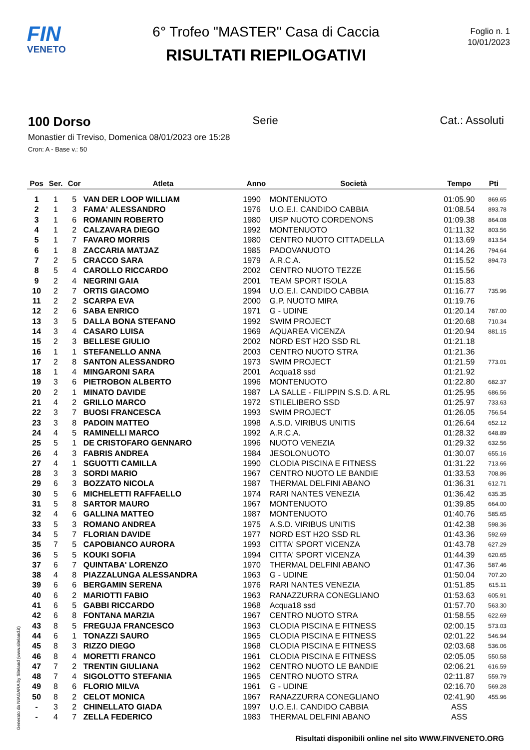FIN
VENETO
6° Trofeo "MASTER" Casa di Caccia
RISULTATI RIEPILOGATIVI
Foglio n. 1
10/01/2023
100 Dorso Serie Cat.: Assoluti
Monastier di Treviso, Domenica 08/01/2023 ore 15:28
Cron: A - Base v.: 50
| Pos | Ser. | Cor | Atleta | Anno | Società | Tempo | Pti |
| --- | --- | --- | --- | --- | --- | --- | --- |
| 1 | 1 | 5 | VAN DER LOOP WILLIAM | 1990 | MONTENUOTO | 01:05.90 | 869.65 |
| 2 | 1 | 3 | FAMA' ALESSANDRO | 1976 | U.O.E.I. CANDIDO CABBIA | 01:08.54 | 893.78 |
| 3 | 1 | 6 | ROMANIN ROBERTO | 1980 | UISP NUOTO CORDENONS | 01:09.38 | 864.08 |
| 4 | 1 | 2 | CALZAVARA DIEGO | 1992 | MONTENUOTO | 01:11.32 | 803.56 |
| 5 | 1 | 7 | FAVARO MORRIS | 1980 | CENTRO NUOTO CITTADELLA | 01:13.69 | 813.54 |
| 6 | 1 | 8 | ZACCARIA MATJAZ | 1985 | PADOVANUOTO | 01:14.26 | 794.64 |
| 7 | 2 | 5 | CRACCO SARA | 1979 | A.R.C.A. | 01:15.52 | 894.73 |
| 8 | 5 | 4 | CAROLLO RICCARDO | 2002 | CENTRO NUOTO TEZZE | 01:15.56 | |
| 9 | 2 | 4 | NEGRINI GAIA | 2001 | TEAM SPORT ISOLA | 01:15.83 | |
| 10 | 2 | 7 | ORTIS GIACOMO | 1994 | U.O.E.I. CANDIDO CABBIA | 01:16.77 | 735.96 |
| 11 | 2 | 2 | SCARPA EVA | 2000 | G.P. NUOTO MIRA | 01:19.76 | |
| 12 | 2 | 6 | SABA ENRICO | 1971 | G - UDINE | 01:20.14 | 787.00 |
| 13 | 3 | 5 | DALLA BONA STEFANO | 1992 | SWIM PROJECT | 01:20.68 | 710.34 |
| 14 | 3 | 4 | CASARO LUISA | 1969 | AQUAREA VICENZA | 01:20.94 | 881.15 |
| 15 | 2 | 3 | BELLESE GIULIO | 2002 | NORD EST H2O SSD RL | 01:21.18 | |
| 16 | 1 | 1 | STEFANELLO ANNA | 2003 | CENTRO NUOTO STRA | 01:21.36 | |
| 17 | 2 | 8 | SANTON ALESSANDRO | 1973 | SWIM PROJECT | 01:21.59 | 773.01 |
| 18 | 1 | 4 | MINGARONI SARA | 2001 | Acqua18 ssd | 01:21.92 | |
| 19 | 3 | 6 | PIETROBON ALBERTO | 1996 | MONTENUOTO | 01:22.80 | 682.37 |
| 20 | 2 | 1 | MINATO DAVIDE | 1987 | LA SALLE - FILIPPIN S.S.D. A RL | 01:25.95 | 686.56 |
| 21 | 4 | 2 | GRILLO MARCO | 1972 | STILELIBERO SSD | 01:25.97 | 733.63 |
| 22 | 3 | 7 | BUOSI FRANCESCA | 1993 | SWIM PROJECT | 01:26.05 | 756.54 |
| 23 | 3 | 8 | PADOIN MATTEO | 1998 | A.S.D. VIRIBUS UNITIS | 01:26.64 | 652.12 |
| 24 | 4 | 5 | RAMINELLI MARCO | 1992 | A.R.C.A. | 01:28.32 | 648.89 |
| 25 | 5 | 1 | DE CRISTOFARO GENNARO | 1996 | NUOTO VENEZIA | 01:29.32 | 632.56 |
| 26 | 4 | 3 | FABRIS ANDREA | 1984 | JESOLONUOTO | 01:30.07 | 655.16 |
| 27 | 4 | 1 | SGUOTTI CAMILLA | 1990 | CLODIA PISCINA E FITNESS | 01:31.22 | 713.66 |
| 28 | 3 | 3 | SORDI MARIO | 1967 | CENTRO NUOTO LE BANDIE | 01:33.53 | 708.86 |
| 29 | 6 | 3 | BOZZATO NICOLA | 1987 | THERMAL DELFINI ABANO | 01:36.31 | 612.71 |
| 30 | 5 | 6 | MICHELETTI RAFFAELLO | 1974 | RARI NANTES VENEZIA | 01:36.42 | 635.35 |
| 31 | 5 | 8 | SARTOR MAURO | 1967 | MONTENUOTO | 01:39.85 | 664.00 |
| 32 | 4 | 6 | GALLINA MATTEO | 1987 | MONTENUOTO | 01:40.76 | 585.65 |
| 33 | 5 | 3 | ROMANO ANDREA | 1975 | A.S.D. VIRIBUS UNITIS | 01:42.38 | 598.36 |
| 34 | 5 | 7 | FLORIAN DAVIDE | 1977 | NORD EST H2O SSD RL | 01:43.36 | 592.69 |
| 35 | 7 | 5 | CAPOBIANCO AURORA | 1993 | CITTA' SPORT VICENZA | 01:43.78 | 627.29 |
| 36 | 5 | 5 | KOUKI SOFIA | 1994 | CITTA' SPORT VICENZA | 01:44.39 | 620.65 |
| 37 | 6 | 7 | QUINTABA' LORENZO | 1970 | THERMAL DELFINI ABANO | 01:47.36 | 587.46 |
| 38 | 4 | 8 | PIAZZALUNGA ALESSANDRA | 1963 | G - UDINE | 01:50.04 | 707.20 |
| 39 | 6 | 6 | BERGAMIN SERENA | 1976 | RARI NANTES VENEZIA | 01:51.85 | 615.11 |
| 40 | 6 | 2 | MARIOTTI FABIO | 1963 | RANAZZURRA CONEGLIANO | 01:53.63 | 605.91 |
| 41 | 6 | 5 | GABBI RICCARDO | 1968 | Acqua18 ssd | 01:57.70 | 563.30 |
| 42 | 6 | 8 | FONTANA MARZIA | 1967 | CENTRO NUOTO STRA | 01:58.55 | 622.69 |
| 43 | 8 | 5 | FREGUJA FRANCESCO | 1963 | CLODIA PISCINA E FITNESS | 02:00.15 | 573.03 |
| 44 | 6 | 1 | TONAZZI SAURO | 1965 | CLODIA PISCINA E FITNESS | 02:01.22 | 546.94 |
| 45 | 8 | 3 | RIZZO DIEGO | 1968 | CLODIA PISCINA E FITNESS | 02:03.68 | 536.06 |
| 46 | 8 | 4 | MORETTI FRANCO | 1961 | CLODIA PISCINA E FITNESS | 02:05.05 | 550.58 |
| 47 | 7 | 2 | TRENTIN GIULIANA | 1962 | CENTRO NUOTO LE BANDIE | 02:06.21 | 616.59 |
| 48 | 7 | 4 | SIGOLOTTO STEFANIA | 1965 | CENTRO NUOTO STRA | 02:11.87 | 559.79 |
| 49 | 8 | 6 | FLORIO MILVA | 1961 | G - UDINE | 02:16.70 | 569.28 |
| 50 | 8 | 2 | CELOT MONICA | 1967 | RANAZZURRA CONEGLIANO | 02:41.90 | 455.96 |
| - | 3 | 2 | CHINELLATO GIADA | 1997 | U.O.E.I. CANDIDO CABBIA | ASS | |
| - | 4 | 7 | ZELLA FEDERICO | 1983 | THERMAL DELFINI ABANO | ASS | |
Generato da NIAGARA by Siteland (www.siteland.it)
Risultati disponibili online nel sito WWW.FINVENETO.ORG